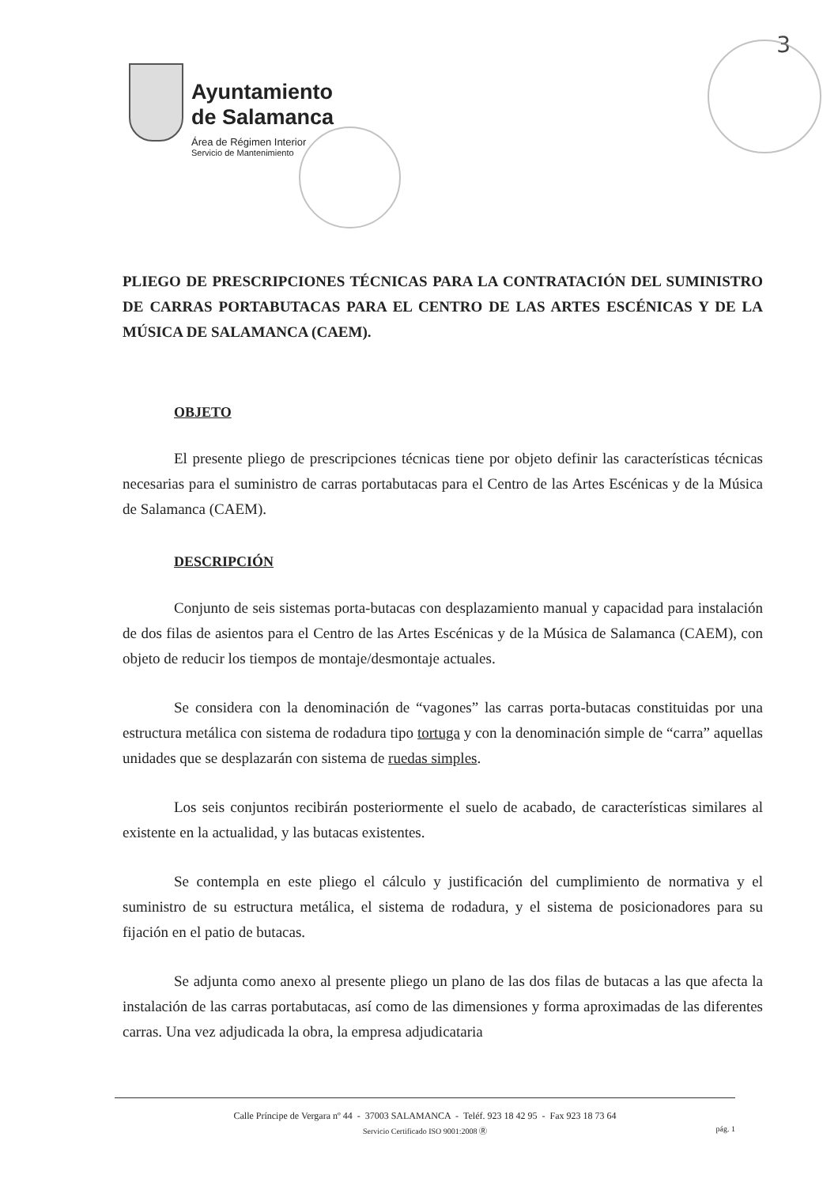3
Ayuntamiento
de Salamanca
Área de Régimen Interior
Servicio de Mantenimiento
PLIEGO DE PRESCRIPCIONES TÉCNICAS PARA LA CONTRATACIÓN DEL SUMINISTRO DE CARRAS PORTABUTACAS PARA EL CENTRO DE LAS ARTES ESCÉNICAS Y DE LA MÚSICA DE SALAMANCA (CAEM).
OBJETO
El presente pliego de prescripciones técnicas tiene por objeto definir las características técnicas necesarias para el suministro de carras portabutacas para el Centro de las Artes Escénicas y de la Música de Salamanca (CAEM).
DESCRIPCIÓN
Conjunto de seis sistemas porta-butacas con desplazamiento manual y capacidad para instalación de dos filas de asientos para el Centro de las Artes Escénicas y de la Música de Salamanca (CAEM), con objeto de reducir los tiempos de montaje/desmontaje actuales.
Se considera con la denominación de “vagones” las carras porta-butacas constituidas por una estructura metálica con sistema de rodadura tipo tortuga y con la denominación simple de “carra” aquellas unidades que se desplazarán con sistema de ruedas simples.
Los seis conjuntos recibirán posteriormente el suelo de acabado, de características similares al existente en la actualidad, y las butacas existentes.
Se contempla en este pliego el cálculo y justificación del cumplimiento de normativa y el suministro de su estructura metálica, el sistema de rodadura, y el sistema de posicionadores para su fijación en el patio de butacas.
Se adjunta como anexo al presente pliego un plano de las dos filas de butacas a las que afecta la instalación de las carras portabutacas, así como de las dimensiones y forma aproximadas de las diferentes carras. Una vez adjudicada la obra, la empresa adjudicataria
Calle Príncipe de Vergara nº 44 - 37003 SALAMANCA - Teléf. 923 18 42 95 - Fax 923 18 73 64
Servicio Certificado ISO 9001:2008 Ⓡ pág. 1